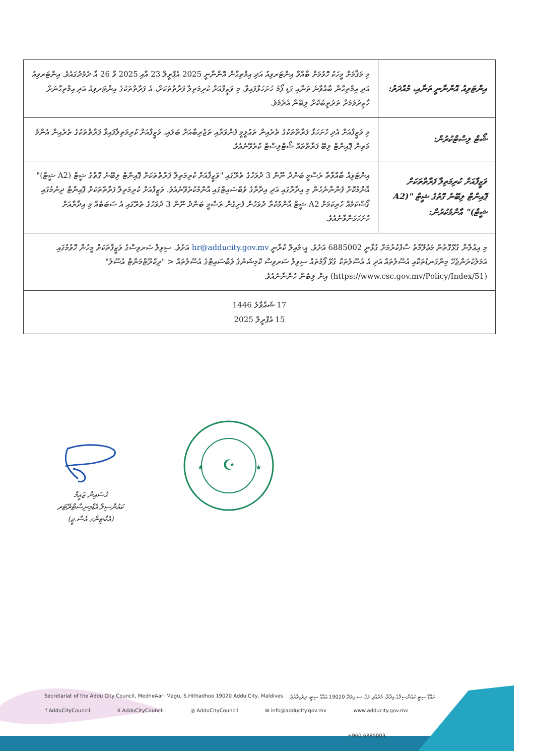| އިންޓަވިއު އޮންނާނީ ތަނާއި، މުއްދަތު: | މި މަޤާމަށް މީހަކު ހޮވުމަށް ބާއްވާ އިންޓަރވިއު އަދި އިމްތިޙާން އޮންނާނީ 2025 އެޕްރީލް 23 އާއި 2025 ވާ 26 އާ ދެމެދުގައެވެ. އިންޓަރވިއު އަދި އިމްތިޙާން ބާއްވާނެ ތަނާއި ގަޑި ފޯމު ހުށަހަޅާފައިވާ. މި ވަޒީފާއަށް ކުރިމަތިލާ ފަރާތްތަކަށް، އެ ފަރާތްތަކުގެ އިންޓަރވިއު އަދި އިމްތިޙާނަށް ހާޒިރުވުމަށް ތަރުތީބުކޮށް ލިބޭން އެދެމެވެ. |
| ޝޯޓް ލިސްޓްކުރުން: | މި ވަޒީފާއަށް އެދި ހުށަހަޅާ ފަރާތްތަކުގެ ތެރެއިން ތަޢުލީމީ ފެންވަރާއި ތަޖުރިބާއަށް ބަލައި، ވަޒީފާއަށް ކުރިމަތިލާފައިވާ ފަރާތްތަކުގެ ތެރެއިން އެންމެ މަތިން ޕޮއިންޓް ލިބޭ ފަރާތްތައް ޝޯޓްލިސްޓް ކުރެވޭނެއެވެ. |
| ވަޒީފާއަށް ކުރިމަތިލާ ފަރާތްތަކަށް ޕޮއިންޓް ލިބޭނެ ގޮތުގެ ޝީޓް "(A2 ޝީޓް)" އާންމުކުރުން: | އިންޓަވިއު ބާއްވާތާ ރަސްމީ ބަންދު ނޫން 3 ދުވަހުގެ ތެރޭގައި "ވަޒީފާއަށް ކުރިމަތިލާ ފަރާތްތަކަށް ޕޮއިންޓް ލިބޭނެ ގޮތުގެ ޝީޓް (A2 ޝީޓް)" އާންމުކޮށް ފެންނާނެހެން މި އިދާރާގައި އަދި އިދާރާގެ ވެބްސައިޓްގައި އާންމުކުރެވޭނެއެވެ. ވަޒީފާއަށް ކުރިމަތިލާ ފަރާތްތަކަށް ޕޮއިންޓް ދިނުމުގައި ގޯސްކަމެއް ހުރިކަމަށް A2 ޝީޓް އާންމުކުރާ ދުވަހުން ފެށިގެން ރަސްމީ ބަންދު ނޫން 3 ދުވަހުގެ ތެރޭގައި އެ ސަބަބެއް މި އިދާރާއަށް ހުށަހަޅަންވާނެއެވެ. |
| މި އިޢުލާނާ ގުޅޭގޮތުން މަޢުލޫމާތު ސާފުކުރުމަށް ގުޅާނީ 6885002 އަށެވެ. އީ-މެއިލް ކުރާނީ hr@adducity.gov.mv އަށެވެ. ސިވިލް ސަރވިސްގެ ވަޒީފާތަކަށް މީހުން ހޮވުމުގައި އަމަލުކުރަންޖެހޭ މިންގަނޑުތަކާއި އުސޫލުތައް އަދި އެ އުސޫލުތަކާ ގުޅޭ ފޯމުތައް ސިވިލް ސަރވިސް ކޮމިޝަނުގެ ވެބްސައިޓްގެ އުސޫލުތައް < "ރިކްރޫޓްމަންޓް އުސޫލު" (https://www.csc.gov.mv/Policy/Index/51) އިން ލިބެން ހުންނާނެއެވެ. | |
| 17 ޝައްވާލު 1446 15 އެޕްރީލް 2025 | |
ޙުސައިން ޒަޢީމް
ކައުންސިލް އެޑްމިނިސްޓްރޭޓަރ
(އެކްޓިންގ އެސް.ޖީ)
☪
★
★
Secretariat of the Addu City Council, MedheAari Magu, S.Hithadhoo 19020 Addu City, Maldives އައްޑޫ ސިޓީ ކައުންސިލްގެ އިދާރާ، މެދެއާރި މަގު، ސ.ހިތަދޫ 19020 އައްޑޫ ސިޓީ، ދިވެހިރާއްޖެ
f AdduCityCouncil X AdduCityCouncil ◎ AdduCityCouncil ✉ info@adducity.gov.mv www.adducity.gov.mv
+960 6885003